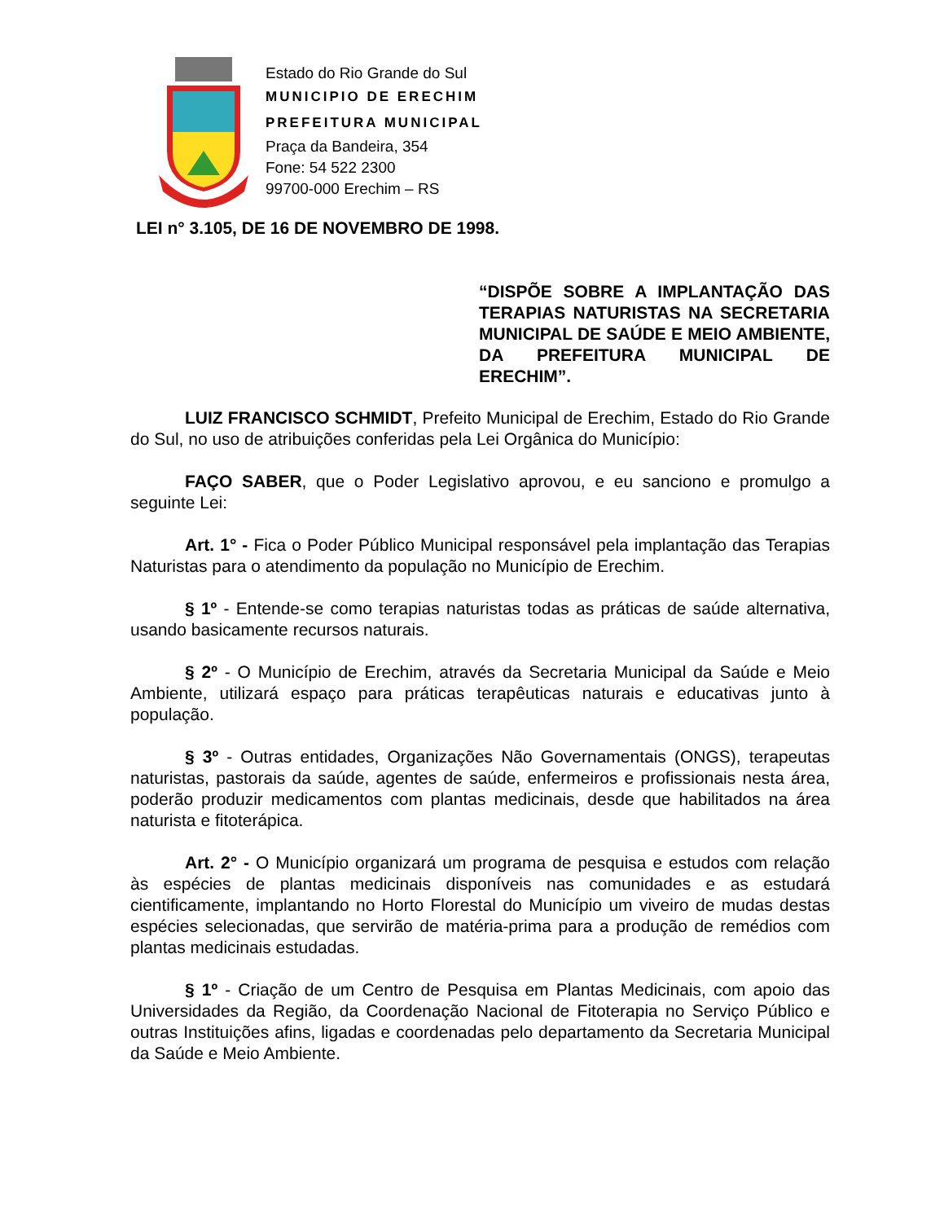Estado do Rio Grande do Sul
MUNICIPIO DE ERECHIM
PREFEITURA MUNICIPAL
Praça da Bandeira, 354
Fone: 54 522 2300
99700-000 Erechim – RS
LEI n° 3.105, DE 16 DE NOVEMBRO DE 1998.
“DISPÕE SOBRE A IMPLANTAÇÃO DAS TERAPIAS NATURISTAS NA SECRETARIA MUNICIPAL DE SAÚDE E MEIO AMBIENTE, DA PREFEITURA MUNICIPAL DE ERECHIM”.
LUIZ FRANCISCO SCHMIDT, Prefeito Municipal de Erechim, Estado do Rio Grande do Sul, no uso de atribuições conferidas pela Lei Orgânica do Município:
FAÇO SABER, que o Poder Legislativo aprovou, e eu sanciono e promulgo a seguinte Lei:
Art. 1° - Fica o Poder Público Municipal responsável pela implantação das Terapias Naturistas para o atendimento da população no Município de Erechim.
§ 1º - Entende-se como terapias naturistas todas as práticas de saúde alternativa, usando basicamente recursos naturais.
§ 2º - O Município de Erechim, através da Secretaria Municipal da Saúde e Meio Ambiente, utilizará espaço para práticas terapêuticas naturais e educativas junto à população.
§ 3º - Outras entidades, Organizações Não Governamentais (ONGS), terapeutas naturistas, pastorais da saúde, agentes de saúde, enfermeiros e profissionais nesta área, poderão produzir medicamentos com plantas medicinais, desde que habilitados na área naturista e fitoterápica.
Art. 2° - O Município organizará um programa de pesquisa e estudos com relação às espécies de plantas medicinais disponíveis nas comunidades e as estudará cientificamente, implantando no Horto Florestal do Município um viveiro de mudas destas espécies selecionadas, que servirão de matéria-prima para a produção de remédios com plantas medicinais estudadas.
§ 1º - Criação de um Centro de Pesquisa em Plantas Medicinais, com apoio das Universidades da Região, da Coordenação Nacional de Fitoterapia no Serviço Público e outras Instituições afins, ligadas e coordenadas pelo departamento da Secretaria Municipal da Saúde e Meio Ambiente.